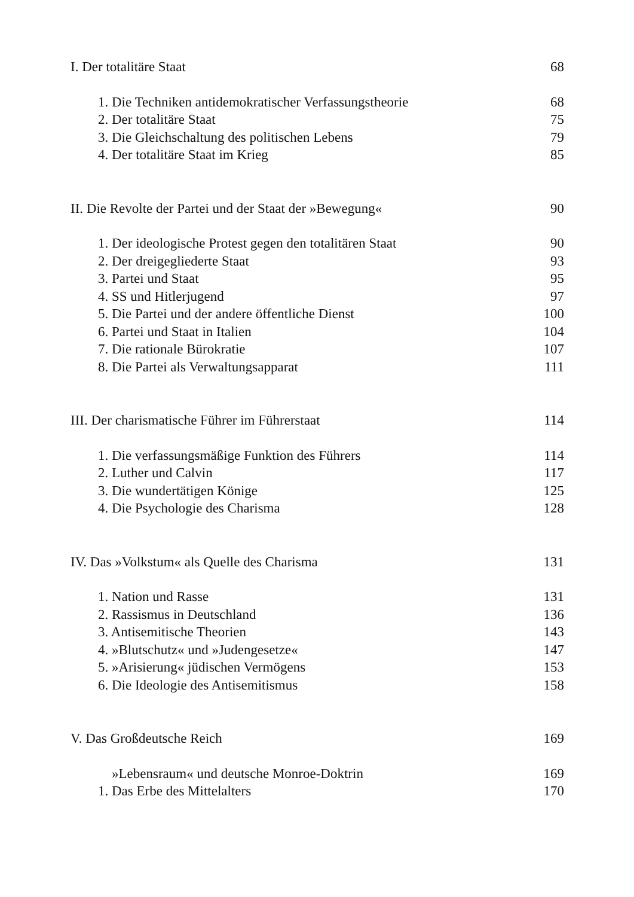I. Der totalitäre Staat 68
1. Die Techniken antidemokratischer Verfassungstheorie 68
2. Der totalitäre Staat 75
3. Die Gleichschaltung des politischen Lebens 79
4. Der totalitäre Staat im Krieg 85
II. Die Revolte der Partei und der Staat der »Bewegung« 90
1. Der ideologische Protest gegen den totalitären Staat 90
2. Der dreigegliederte Staat 93
3. Partei und Staat 95
4. SS und Hitlerjugend 97
5. Die Partei und der andere öffentliche Dienst 100
6. Partei und Staat in Italien 104
7. Die rationale Bürokratie 107
8. Die Partei als Verwaltungsapparat 111
III. Der charismatische Führer im Führerstaat 114
1. Die verfassungsmäßige Funktion des Führers 114
2. Luther und Calvin 117
3. Die wundertätigen Könige 125
4. Die Psychologie des Charisma 128
IV. Das »Volkstum« als Quelle des Charisma 131
1. Nation und Rasse 131
2. Rassismus in Deutschland 136
3. Antisemitische Theorien 143
4. »Blutschutz« und »Judengesetze« 147
5. »Arisierung« jüdischen Vermögens 153
6. Die Ideologie des Antisemitismus 158
V. Das Großdeutsche Reich 169
»Lebensraum« und deutsche Monroe-Doktrin 169
1. Das Erbe des Mittelalters 170